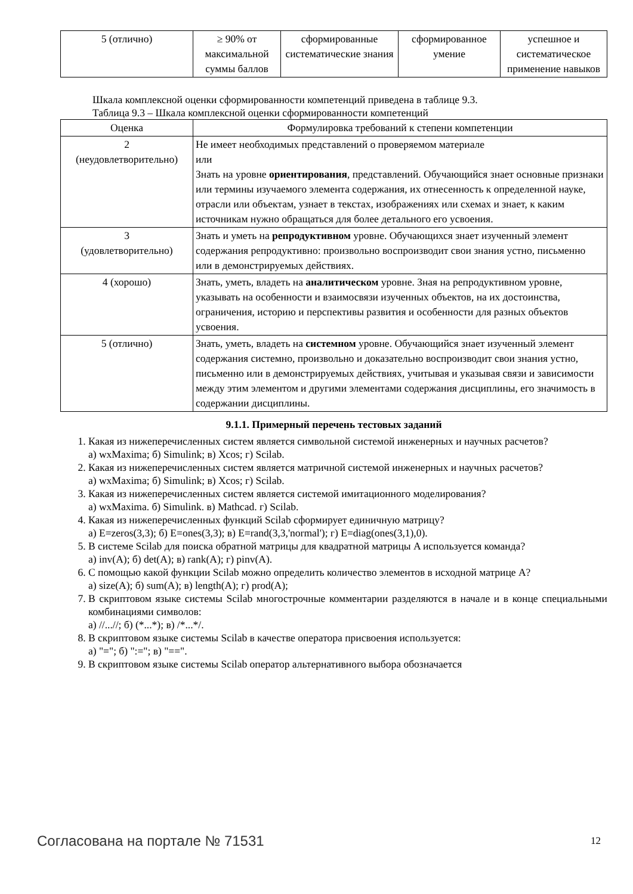| 5 (отлично) | ≥ 90% от максимальной суммы баллов | сформированные систематические знания | сформированное умение | успешное и систематическое применение навыков |
Шкала комплексной оценки сформированности компетенций приведена в таблице 9.3.
Таблица 9.3 – Шкала комплексной оценки сформированности компетенций
| Оценка | Формулировка требований к степени компетенции |
| --- | --- |
| 2 (неудовлетворительно) | Не имеет необходимых представлений о проверяемом материале или Знать на уровне ориентирования , представлений. Обучающийся знает основные признаки или термины изучаемого элемента содержания, их отнесенность к определенной науке, отрасли или объектам, узнает в текстах, изображениях или схемах и знает, к каким источникам нужно обращаться для более детального его усвоения. |
| 3 (удовлетворительно) | Знать и уметь на репродуктивном уровне. Обучающихся знает изученный элемент содержания репродуктивно: произвольно воспроизводит свои знания устно, письменно или в демонстрируемых действиях. |
| 4 (хорошо) | Знать, уметь, владеть на аналитическом уровне. Зная на репродуктивном уровне, указывать на особенности и взаимосвязи изученных объектов, на их достоинства, ограничения, историю и перспективы развития и особенности для разных объектов усвоения. |
| 5 (отлично) | Знать, уметь, владеть на системном уровне. Обучающийся знает изученный элемент содержания системно, произвольно и доказательно воспроизводит свои знания устно, письменно или в демонстрируемых действиях, учитывая и указывая связи и зависимости между этим элементом и другими элементами содержания дисциплины, его значимость в содержании дисциплины. |
9.1.1. Примерный перечень тестовых заданий
1. Какая из нижеперечисленных систем является символьной системой инженерных и научных расчетов?
а) wxMaxima; б) Simulink; в) Xcos; г) Scilab.
2. Какая из нижеперечисленных систем является матричной системой инженерных и научных расчетов?
а) wxMaxima; б) Simulink; в) Xcos; г) Scilab.
3. Какая из нижеперечисленных систем является системой имитационного моделирования?
а) wxMaxima. б) Simulink. в) Mathcad. г) Scilab.
4. Какая из нижеперечисленных функций Scilab сформирует единичную матрицу?
а) E=zeros(3,3); б) E=ones(3,3); в) E=rand(3,3,'normal'); г) E=diag(ones(3,1),0).
5. В системе Scilab для поиска обратной матрицы для квадратной матрицы A используется команда?
а) inv(A); б) det(A); в) rank(A); г) pinv(A).
6. С помощью какой функции Scilab можно определить количество элементов в исходной матрице A?
а) size(A); б) sum(A); в) length(A); г) prod(A);
7. В скриптовом языке системы Scilab многострочные комментарии разделяются в начале и в конце специальными комбинациями символов:
а) //...//; б) (*...*); в) /*...*/.
8. В скриптовом языке системы Scilab в качестве оператора присвоения используется:
а) "="; б) ":="; в) "==".
9. В скриптовом языке системы Scilab оператор альтернативного выбора обозначается
Согласована на портале № 71531 12